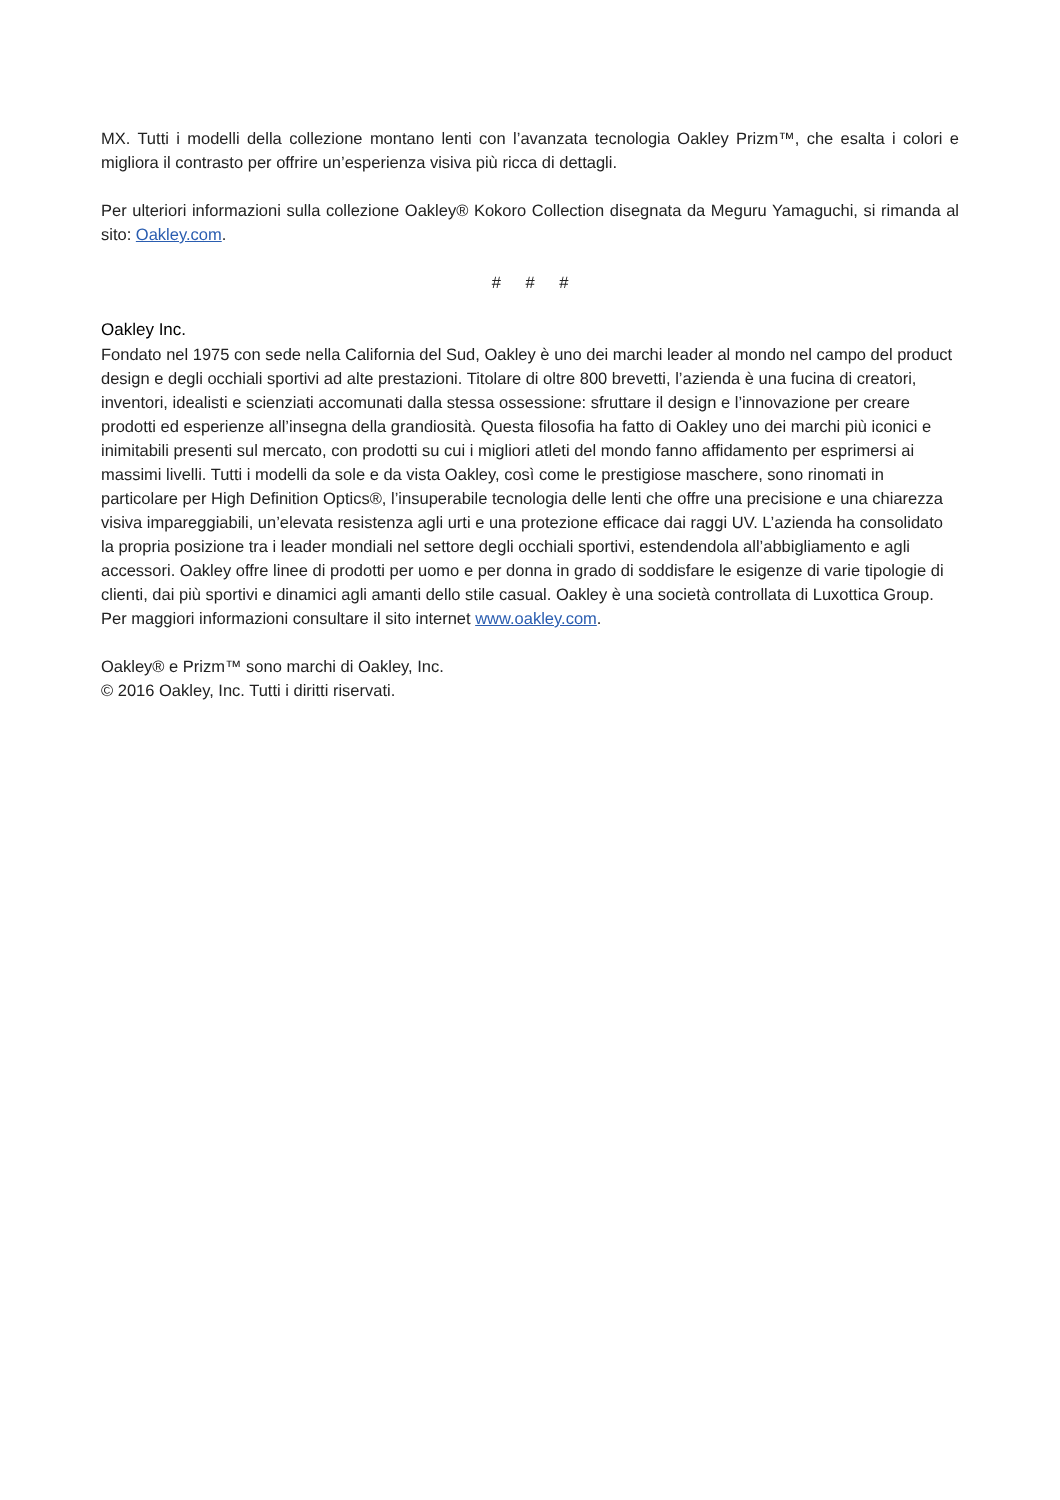MX. Tutti i modelli della collezione montano lenti con l’avanzata tecnologia Oakley Prizm™, che esalta i colori e migliora il contrasto per offrire un’esperienza visiva più ricca di dettagli.
Per ulteriori informazioni sulla collezione Oakley® Kokoro Collection disegnata da Meguru Yamaguchi, si rimanda al sito: Oakley.com.
# # #
Oakley Inc.
Fondato nel 1975 con sede nella California del Sud, Oakley è uno dei marchi leader al mondo nel campo del product design e degli occhiali sportivi ad alte prestazioni. Titolare di oltre 800 brevetti, l’azienda è una fucina di creatori, inventori, idealisti e scienziati accomunati dalla stessa ossessione: sfruttare il design e l’innovazione per creare prodotti ed esperienze all’insegna della grandiosità. Questa filosofia ha fatto di Oakley uno dei marchi più iconici e inimitabili presenti sul mercato, con prodotti su cui i migliori atleti del mondo fanno affidamento per esprimersi ai massimi livelli. Tutti i modelli da sole e da vista Oakley, così come le prestigiose maschere, sono rinomati in particolare per High Definition Optics®, l’insuperabile tecnologia delle lenti che offre una precisione e una chiarezza visiva impareggiabili, un’elevata resistenza agli urti e una protezione efficace dai raggi UV. L’azienda ha consolidato la propria posizione tra i leader mondiali nel settore degli occhiali sportivi, estendendola all’abbigliamento e agli accessori. Oakley offre linee di prodotti per uomo e per donna in grado di soddisfare le esigenze di varie tipologie di clienti, dai più sportivi e dinamici agli amanti dello stile casual. Oakley è una società controllata di Luxottica Group. Per maggiori informazioni consultare il sito internet www.oakley.com.
Oakley® e Prizm™ sono marchi di Oakley, Inc.
© 2016 Oakley, Inc. Tutti i diritti riservati.